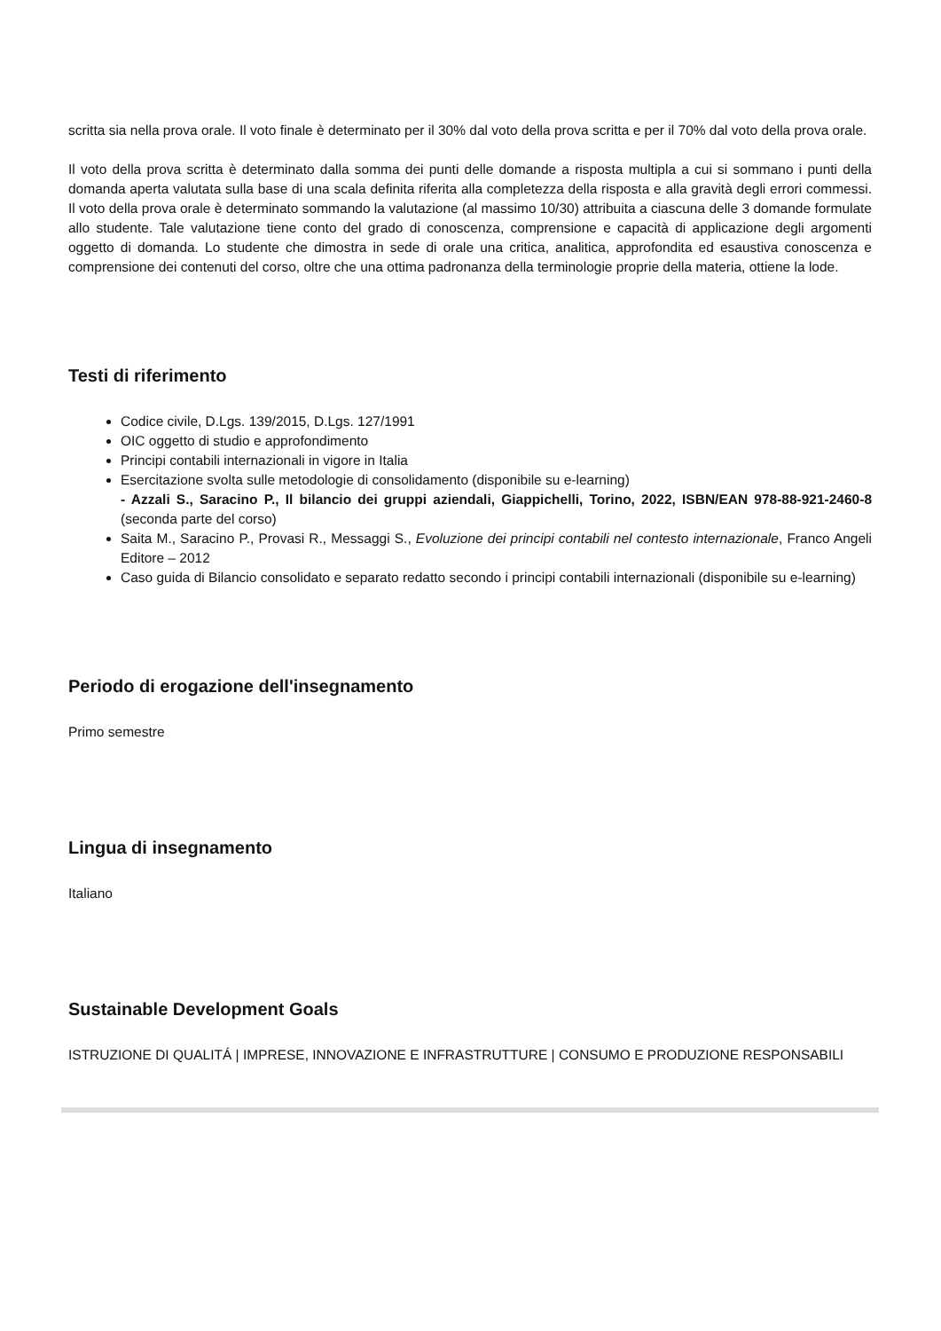scritta sia nella prova orale. Il voto finale è determinato per il 30% dal voto della prova scritta e per il 70% dal voto della prova orale.
Il voto della prova scritta è determinato dalla somma dei punti delle domande a risposta multipla a cui si sommano i punti della domanda aperta valutata sulla base di una scala definita riferita alla completezza della risposta e alla gravità degli errori commessi. Il voto della prova orale è determinato sommando la valutazione (al massimo 10/30) attribuita a ciascuna delle 3 domande formulate allo studente. Tale valutazione tiene conto del grado di conoscenza, comprensione e capacità di applicazione degli argomenti oggetto di domanda. Lo studente che dimostra in sede di orale una critica, analitica, approfondita ed esaustiva conoscenza e comprensione dei contenuti del corso, oltre che una ottima padronanza della terminologie proprie della materia, ottiene la lode.
Testi di riferimento
Codice civile, D.Lgs. 139/2015, D.Lgs. 127/1991
OIC oggetto di studio e approfondimento
Principi contabili internazionali in vigore in Italia
Esercitazione svolta sulle metodologie di consolidamento (disponibile su e-learning)
- Azzali S., Saracino P., Il bilancio dei gruppi aziendali, Giappichelli, Torino, 2022, ISBN/EAN 978-88-921-2460-8 (seconda parte del corso)
Saita M., Saracino P., Provasi R., Messaggi S., Evoluzione dei principi contabili nel contesto internazionale, Franco Angeli Editore – 2012
Caso guida di Bilancio consolidato e separato redatto secondo i principi contabili internazionali (disponibile su e-learning)
Periodo di erogazione dell'insegnamento
Primo semestre
Lingua di insegnamento
Italiano
Sustainable Development Goals
ISTRUZIONE DI QUALITÁ | IMPRESE, INNOVAZIONE E INFRASTRUTTURE | CONSUMO E PRODUZIONE RESPONSABILI